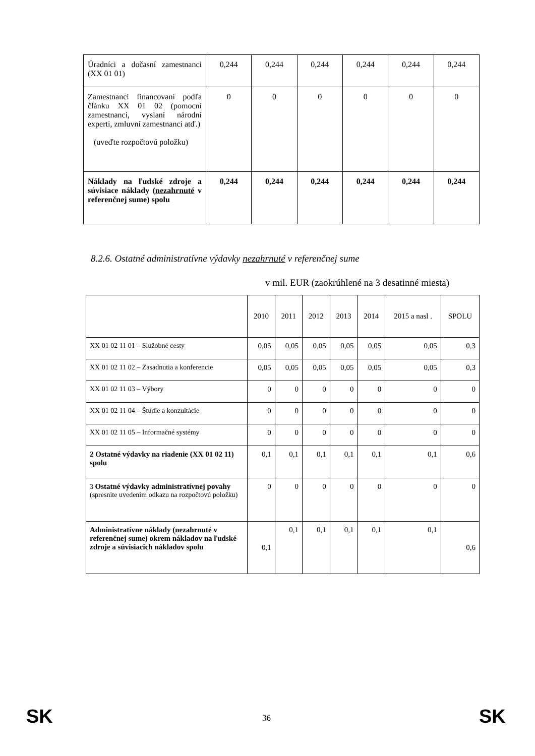| Úradníci a dočasní zamestnanci (XX 01 01) | 0,244 | 0,244 | 0,244 | 0,244 | 0,244 | 0,244 |
| Zamestnanci financovaní podľa článku XX 01 02 (pomocní zamestnanci, vyslaní národní experti, zmluvní zamestnanci atď.) (uveďte rozpočtovú položku) | 0 | 0 | 0 | 0 | 0 | 0 |
| Náklady na ľudské zdroje a súvisiace náklady ( nezahrnuté v referenčnej sume) spolu | 0,244 | 0,244 | 0,244 | 0,244 | 0,244 | 0,244 |
8.2.6. Ostatné administratívne výdavky nezahrnuté v referenčnej sume
v mil. EUR (zaokrúhlené na 3 desatinné miesta)
| | 2010 | 2011 | 2012 | 2013 | 2014 | 2015 a nasl . | SPOLU |
| --- | --- | --- | --- | --- | --- | --- | --- |
| XX 01 02 11 01 – Služobné cesty | 0,05 | 0,05 | 0,05 | 0,05 | 0,05 | 0,05 | 0,3 |
| XX 01 02 11 02 – Zasadnutia a konferencie | 0,05 | 0,05 | 0,05 | 0,05 | 0,05 | 0,05 | 0,3 |
| XX 01 02 11 03 – Výbory | 0 | 0 | 0 | 0 | 0 | 0 | 0 |
| XX 01 02 11 04 – Štúdie a konzultácie | 0 | 0 | 0 | 0 | 0 | 0 | 0 |
| XX 01 02 11 05 – Informačné systémy | 0 | 0 | 0 | 0 | 0 | 0 | 0 |
| 2 Ostatné výdavky na riadenie (XX 01 02 11) spolu | 0,1 | 0,1 | 0,1 | 0,1 | 0,1 | 0,1 | 0,6 |
| 3 Ostatné výdavky administratívnej povahy (spresnite uvedením odkazu na rozpočtovú položku) | 0 | 0 | 0 | 0 | 0 | 0 | 0 |
| Administratívne náklady ( nezahrnuté v referenčnej sume) okrem nákladov na ľudské zdroje a súvisiacich nákladov spolu | 0,1 | 0,1 | 0,1 | 0,1 | 0,1 | 0,1 | 0,6 |
SK 36 SK